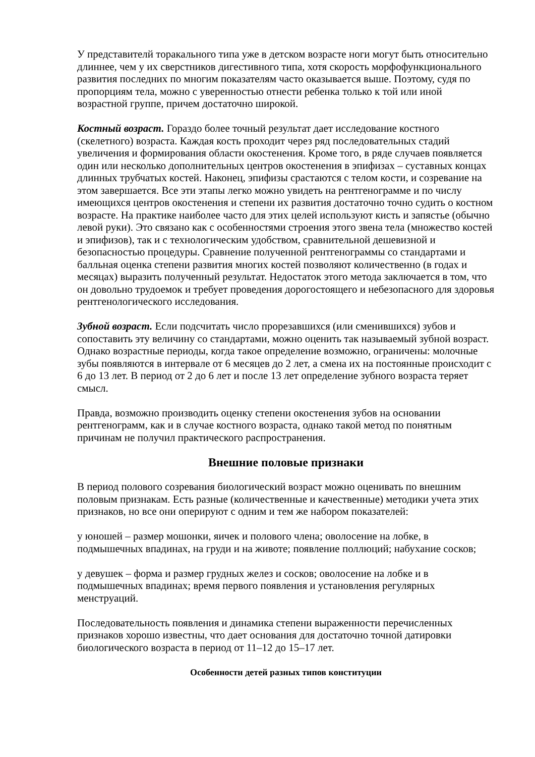У представителй торакального типа уже в детском возрасте ноги могут быть относительно длиннее, чем у их сверстников дигестивного типа, хотя скорость морфофункционального развития последних по многим показателям часто оказывается выше. Поэтому, судя по пропорциям тела, можно с уверенностью отнести ребенка только к той или иной возрастной группе, причем достаточно широкой.
Костный возраст. Гораздо более точный результат дает исследование костного (скелетного) возраста. Каждая кость проходит через ряд последовательных стадий увеличения и формирования области окостенения. Кроме того, в ряде случаев появляется один или несколько дополнительных центров окостенения в эпифизах – суставных концах длинных трубчатых костей. Наконец, эпифизы срастаются с телом кости, и созревание на этом завершается. Все эти этапы легко можно увидеть на рентгенограмме и по числу имеющихся центров окостенения и степени их развития достаточно точно судить о костном возрасте. На практике наиболее часто для этих целей используют кисть и запястье (обычно левой руки). Это связано как с особенностями строения этого звена тела (множество костей и эпифизов), так и с технологическим удобством, сравнительной дешевизной и безопасностью процедуры. Сравнение полученной рентгенограммы со стандартами и балльная оценка степени развития многих костей позволяют количественно (в годах и месяцах) выразить полученный результат. Недостаток этого метода заключается в том, что он довольно трудоемок и требует проведения дорогостоящего и небезопасного для здоровья рентгенологического исследования.
Зубной возраст. Если подсчитать число прорезавшихся (или сменившихся) зубов и сопоставить эту величину со стандартами, можно оценить так называемый зубной возраст. Однако возрастные периоды, когда такое определение возможно, ограничены: молочные зубы появляются в интервале от 6 месяцев до 2 лет, а смена их на постоянные происходит с 6 до 13 лет. В период от 2 до 6 лет и после 13 лет определение зубного возраста теряет смысл.
Правда, возможно производить оценку степени окостенения зубов на основании рентгенограмм, как и в случае костного возраста, однако такой метод по понятным причинам не получил практического распространения.
Внешние половые признаки
В период полового созревания биологический возраст можно оценивать по внешним половым признакам. Есть разные (количественные и качественные) методики учета этих признаков, но все они оперируют с одним и тем же набором показателей:
у юношей – размер мошонки, яичек и полового члена; оволосение на лобке, в подмышечных впадинах, на груди и на животе; появление поллюций; набухание сосков;
у девушек – форма и размер грудных желез и сосков; оволосение на лобке и в подмышечных впадинах; время первого появления и установления регулярных менструаций.
Последовательность появления и динамика степени выраженности перечисленных признаков хорошо известны, что дает основания для достаточно точной датировки биологического возраста в период от 11–12 до 15–17 лет.
Особенности детей разных типов конституции